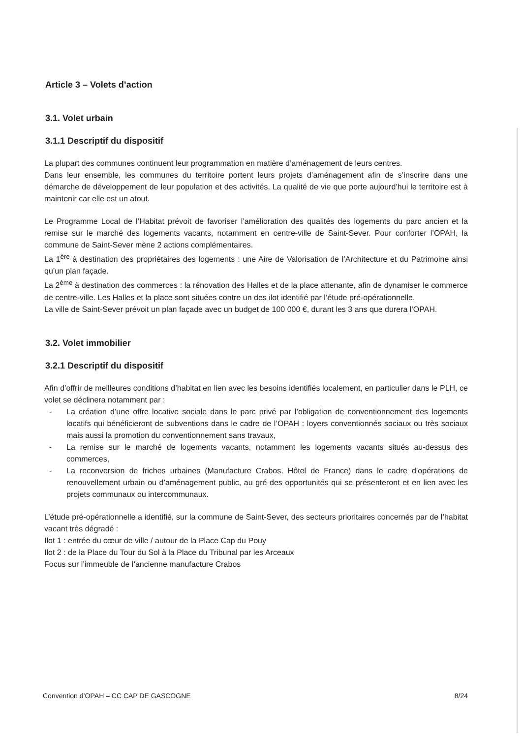Article 3 – Volets d’action
3.1. Volet urbain
3.1.1 Descriptif du dispositif
La plupart des communes continuent leur programmation en matière d’aménagement de leurs centres.
Dans leur ensemble, les communes du territoire portent leurs projets d’aménagement afin de s’inscrire dans une démarche de développement de leur population et des activités. La qualité de vie que porte aujourd’hui le territoire est à maintenir car elle est un atout.
Le Programme Local de l’Habitat prévoit de favoriser l’amélioration des qualités des logements du parc ancien et la remise sur le marché des logements vacants, notamment en centre-ville de Saint-Sever. Pour conforter l’OPAH, la commune de Saint-Sever mène 2 actions complémentaires.
La 1<sup>ère</sup> à destination des propriétaires des logements : une Aire de Valorisation de l’Architecture et du Patrimoine ainsi qu’un plan façade.
La 2<sup>ème</sup> à destination des commerces : la rénovation des Halles et de la place attenante, afin de dynamiser le commerce de centre-ville. Les Halles et la place sont situées contre un des ilot identifié par l’étude pré-opérationnelle.
La ville de Saint-Sever prévoit un plan façade avec un budget de 100 000 €, durant les 3 ans que durera l’OPAH.
3.2. Volet immobilier
3.2.1 Descriptif du dispositif
Afin d’offrir de meilleures conditions d’habitat en lien avec les besoins identifiés localement, en particulier dans le PLH, ce volet se déclinera notamment par :
- La création d’une offre locative sociale dans le parc privé par l’obligation de conventionnement des logements locatifs qui bénéficieront de subventions dans le cadre de l’OPAH : loyers conventionnés sociaux ou très sociaux mais aussi la promotion du conventionnement sans travaux,
- La remise sur le marché de logements vacants, notamment les logements vacants situés au-dessus des commerces,
- La reconversion de friches urbaines (Manufacture Crabos, Hôtel de France) dans le cadre d’opérations de renouvellement urbain ou d’aménagement public, au gré des opportunités qui se présenteront et en lien avec les projets communaux ou intercommunaux.
L’étude pré-opérationnelle a identifié, sur la commune de Saint-Sever, des secteurs prioritaires concernés par de l’habitat vacant très dégradé :
Ilot 1 : entrée du cœur de ville / autour de la Place Cap du Pouy
Ilot 2 : de la Place du Tour du Sol à la Place du Tribunal par les Arceaux
Focus sur l’immeuble de l’ancienne manufacture Crabos
Convention d’OPAH – CC CAP DE GASCOGNE 8/24